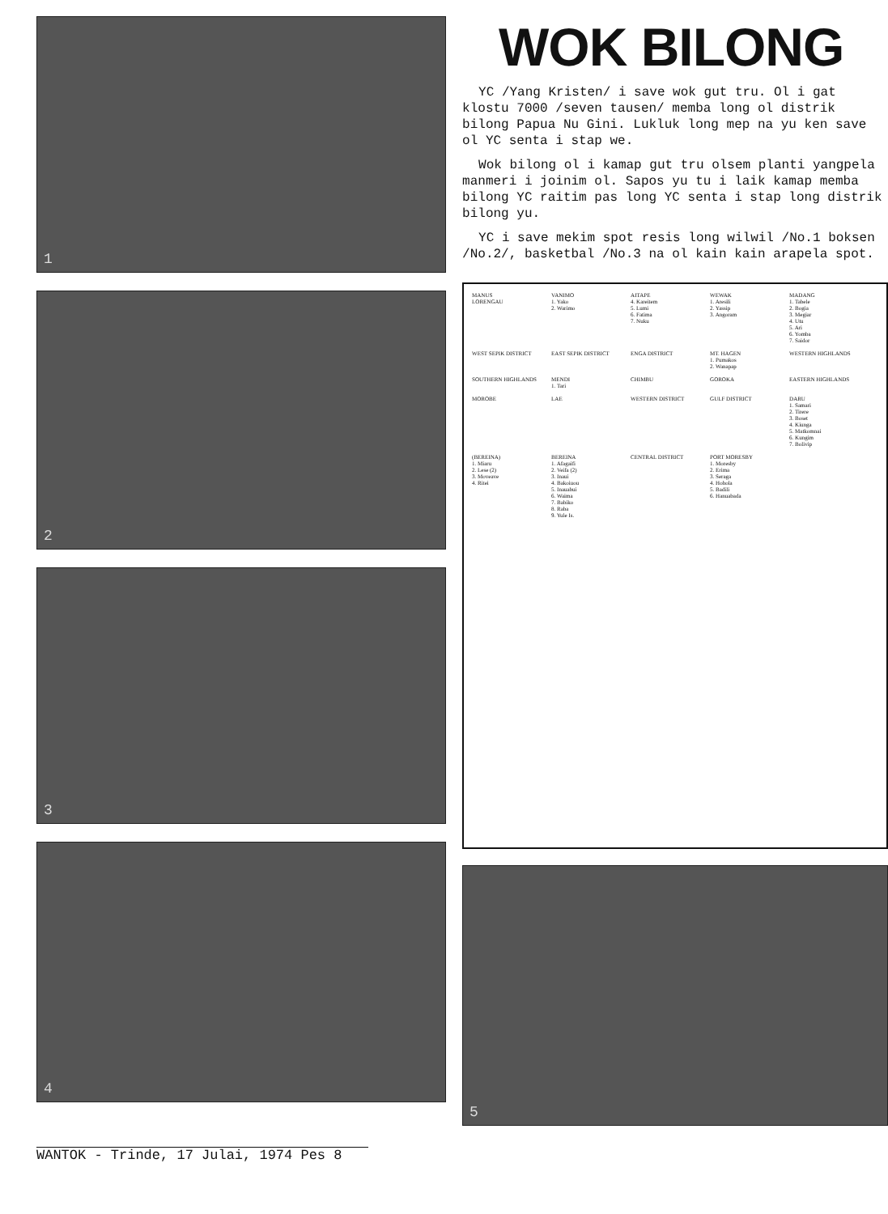1
2
3
4
WOK BILONG
YC /Yang Kristen/ i save wok gut tru. Ol i gat klostu 7000 /seven tausen/ memba long ol distrik bilong Papua Nu Gini. Lukluk long mep na yu ken save ol YC senta i stap we.
Wok bilong ol i kamap gut tru olsem planti yangpela manmeri i joinim ol. Sapos yu tu i laik kamap memba bilong YC raitim pas long YC senta i stap long distrik bilong yu.
YC i save mekim spot resis long wilwil /No.1 boksen /No.2/, basketbal /No.3 na ol kain kain arapela spot.
MANUS
LORENGAU
VANIMO
1. Yako
2. Warimo
AITAPE
4. Kareitem
5. Lumi
6. Fatima
7. Nuku
WEWAK
1. Aresili
2. Yassip
3. Angoram
MADANG
1. Tabele
2. Bogia
3. Megiar
4. Utu
5. Ari
6. Yomba
7. Saidor
WEST SEPIK DISTRICT
EAST SEPIK DISTRICT
ENGA DISTRICT
MT. HAGEN
1. Pumakos
2. Wanapap
WESTERN HIGHLANDS
SOUTHERN HIGHLANDS
MENDI
1. Tari
CHIMBU
GOROKA
EASTERN HIGHLANDS
MOROBE
LAE
WESTERN DISTRICT
GULF DISTRICT
DARU
1. Samari
2. Tirere
3. Boset
4. Kiunga
5. Matkomnai
6. Kungim
7. Bolivip
(BEREINA)
1. Miaru
2. Lese (2)
3. Moveave
4. Ritei
BEREINA
1. Afagaifi
2. Veifa (2)
3. Inaui
4. Bakoiuou
5. Inauabui
6. Waima
7. Babiko
8. Raba
9. Yule Is.
CENTRAL DISTRICT
PORT MORESBY
1. Moresby
2. Erima
3. Seraga
4. Hohola
5. Badili
6. Hanuabada
5
WANTOK - Trinde, 17 Julai, 1974 Pes 8